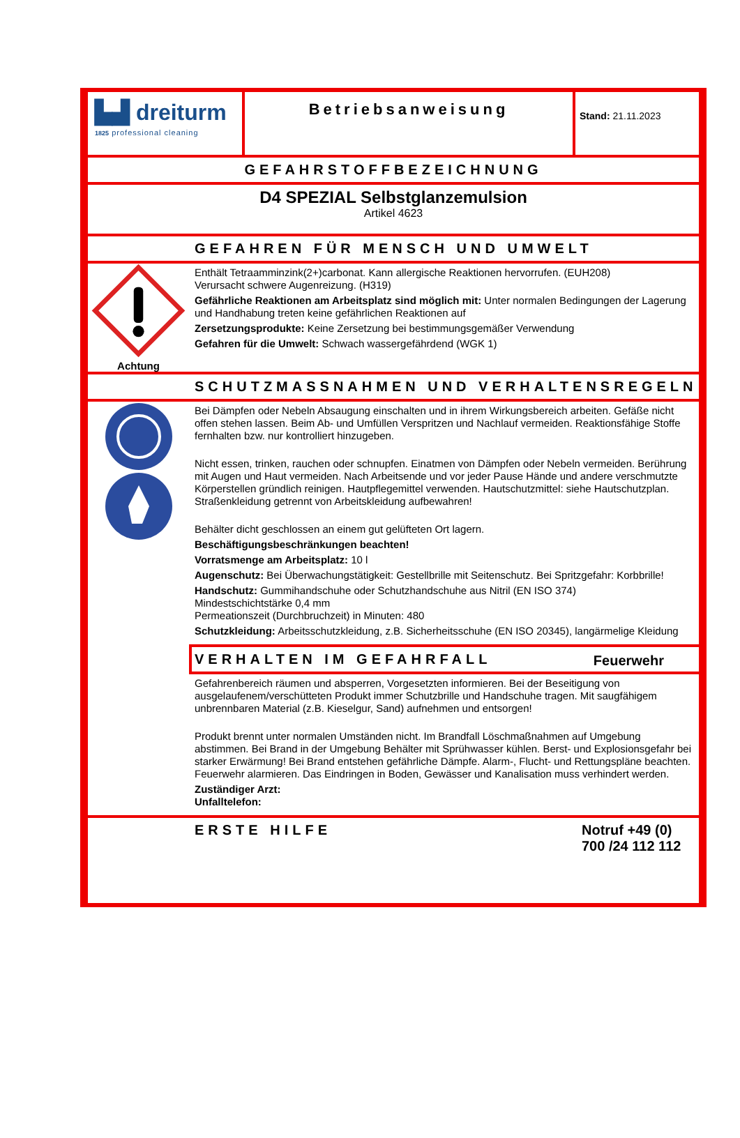▙▟ dreiturm
1825 professional cleaning
Betriebsanweisung
Stand: 21.11.2023
GEFAHRSTOFFBEZEICHNUNG
D4 SPEZIAL Selbstglanzemulsion
Artikel 4623
GEFAHREN FÜR MENSCH UND UMWELT
Achtung
Enthält Tetraamminzink(2+)carbonat. Kann allergische Reaktionen hervorrufen. (EUH208)
Verursacht schwere Augenreizung. (H319)
Gefährliche Reaktionen am Arbeitsplatz sind möglich mit: Unter normalen Bedingungen der Lagerung und Handhabung treten keine gefährlichen Reaktionen auf
Zersetzungsprodukte: Keine Zersetzung bei bestimmungsgemäßer Verwendung
Gefahren für die Umwelt: Schwach wassergefährdend (WGK 1)
SCHUTZMASSNAHMEN UND VERHALTENSREGELN
Bei Dämpfen oder Nebeln Absaugung einschalten und in ihrem Wirkungsbereich arbeiten. Gefäße nicht offen stehen lassen. Beim Ab- und Umfüllen Verspritzen und Nachlauf vermeiden. Reaktionsfähige Stoffe fernhalten bzw. nur kontrolliert hinzugeben.
Nicht essen, trinken, rauchen oder schnupfen. Einatmen von Dämpfen oder Nebeln vermeiden. Berührung mit Augen und Haut vermeiden. Nach Arbeitsende und vor jeder Pause Hände und andere verschmutzte Körperstellen gründlich reinigen. Hautpflegemittel verwenden. Hautschutzmittel: siehe Hautschutzplan. Straßenkleidung getrennt von Arbeitskleidung aufbewahren!
Behälter dicht geschlossen an einem gut gelüfteten Ort lagern.
Beschäftigungsbeschränkungen beachten!
Vorratsmenge am Arbeitsplatz: 10 l
Augenschutz: Bei Überwachungstätigkeit: Gestellbrille mit Seitenschutz. Bei Spritzgefahr: Korbbrille!
Handschutz: Gummihandschuhe oder Schutzhandschuhe aus Nitril (EN ISO 374)
Mindestschichtstärke 0,4 mm
Permeationszeit (Durchbruchzeit) in Minuten: 480
Schutzkleidung: Arbeitsschutzkleidung, z.B. Sicherheitsschuhe (EN ISO 20345), langärmelige Kleidung
VERHALTEN IM GEFAHRFALL Feuerwehr
Gefahrenbereich räumen und absperren, Vorgesetzten informieren. Bei der Beseitigung von ausgelaufenem/verschütteten Produkt immer Schutzbrille und Handschuhe tragen. Mit saugfähigem unbrennbaren Material (z.B. Kieselgur, Sand) aufnehmen und entsorgen!
Produkt brennt unter normalen Umständen nicht. Im Brandfall Löschmaßnahmen auf Umgebung abstimmen. Bei Brand in der Umgebung Behälter mit Sprühwasser kühlen. Berst- und Explosionsgefahr bei starker Erwärmung! Bei Brand entstehen gefährliche Dämpfe. Alarm-, Flucht- und Rettungspläne beachten. Feuerwehr alarmieren. Das Eindringen in Boden, Gewässer und Kanalisation muss verhindert werden.
Zuständiger Arzt:
Unfalltelefon:
ERSTE HILFE Notruf +49 (0) 700 /24 112 112